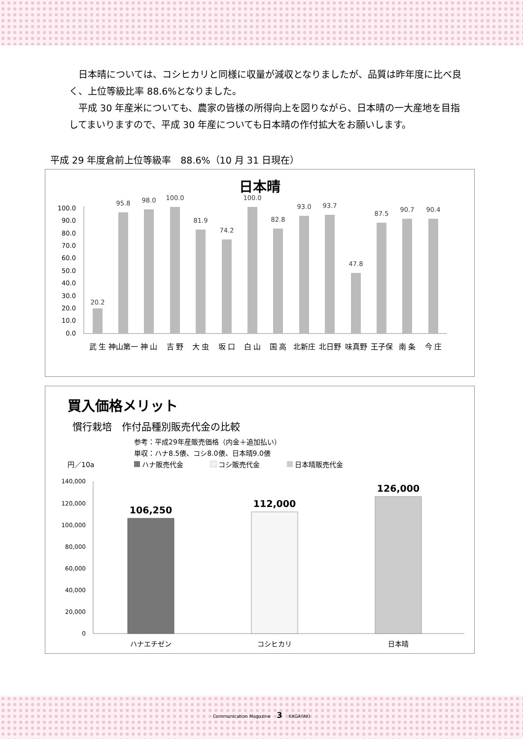日本晴については、コシヒカリと同様に収量が減収となりましたが、品質は昨年度に比べ良く、上位等級比率 88.6%となりました。
平成 30 年産米についても、農家の皆様の所得向上を図りながら、日本晴の一大産地を目指してまいりますので、平成 30 年産についても日本晴の作付拡大をお願いします。
平成 29 年度倉前上位等級率　88.6%（10 月 31 日現在）
日本晴
100.0
90.0
80.0
70.0
60.0
50.0
40.0
30.0
20.0
10.0
0.0
20.2
95.8
98.0
100.0
81.9
74.2
100.0
82.8
93.0
93.7
47.8
87.5
90.7
90.4
武 生
神山第一
神 山
吉 野
大 虫
坂 口
白 山
国 高
北新庄
北日野
味真野
王子保
南 条
今 庄
買入価格メリット
慣行栽培　作付品種別販売代金の比較
参考：平成29年産販売価格（内金＋追加払い）
単収：ハナ8.5俵、コシ8.0俵、日本晴9.0俵
円／10a
ハナ販売代金
コシ販売代金
日本晴販売代金
140,000
120,000
100,000
80,000
60,000
40,000
20,000
0
106,250
112,000
126,000
ハナエチゼン
コシヒカリ
日本晴
Communication Magazine 3 KAGAYAKI